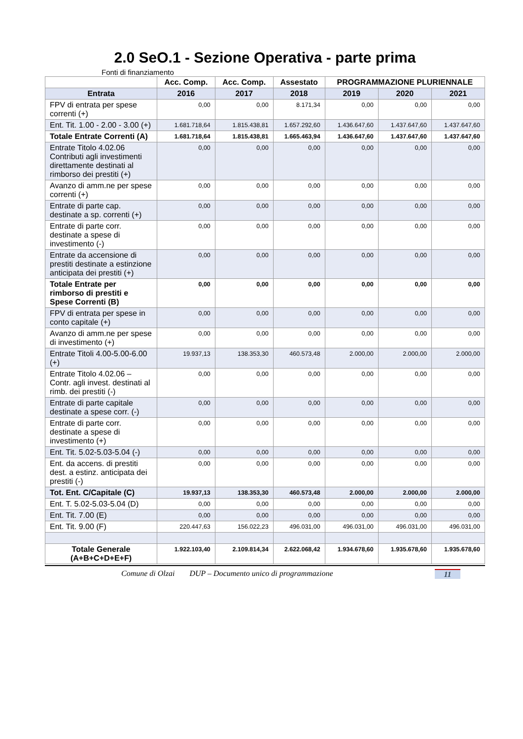2.0 SeO.1 - Sezione Operativa - parte prima
Fonti di finanziamento
| | Acc. Comp. | Acc. Comp. | Assestato | PROGRAMMAZIONE PLURIENNALE | | |
| --- | --- | --- | --- | --- | --- | --- |
| Entrata | 2016 | 2017 | 2018 | 2019 | 2020 | 2021 |
| FPV di entrata per spese correnti (+) | 0,00 | 0,00 | 8.171,34 | 0,00 | 0,00 | 0,00 |
| Ent. Tit. 1.00 - 2.00 - 3.00 (+) | 1.681.718,64 | 1.815.438,81 | 1.657.292,60 | 1.436.647,60 | 1.437.647,60 | 1.437.647,60 |
| Totale Entrate Correnti (A) | 1.681.718,64 | 1.815.438,81 | 1.665.463,94 | 1.436.647,60 | 1.437.647,60 | 1.437.647,60 |
| Entrate Titolo 4.02.06 Contributi agli investimenti direttamente destinati al rimborso dei prestiti (+) | 0,00 | 0,00 | 0,00 | 0,00 | 0,00 | 0,00 |
| Avanzo di amm.ne per spese correnti (+) | 0,00 | 0,00 | 0,00 | 0,00 | 0,00 | 0,00 |
| Entrate di parte cap. destinate a sp. correnti (+) | 0,00 | 0,00 | 0,00 | 0,00 | 0,00 | 0,00 |
| Entrate di parte corr. destinate a spese di investimento (-) | 0,00 | 0,00 | 0,00 | 0,00 | 0,00 | 0,00 |
| Entrate da accensione di prestiti destinate a estinzione anticipata dei prestiti (+) | 0,00 | 0,00 | 0,00 | 0,00 | 0,00 | 0,00 |
| Totale Entrate per rimborso di prestiti e Spese Correnti (B) | 0,00 | 0,00 | 0,00 | 0,00 | 0,00 | 0,00 |
| FPV di entrata per spese in conto capitale (+) | 0,00 | 0,00 | 0,00 | 0,00 | 0,00 | 0,00 |
| Avanzo di amm.ne per spese di investimento (+) | 0,00 | 0,00 | 0,00 | 0,00 | 0,00 | 0,00 |
| Entrate Titoli 4.00-5.00-6.00 (+) | 19.937,13 | 138.353,30 | 460.573,48 | 2.000,00 | 2.000,00 | 2.000,00 |
| Entrate Titolo 4.02.06 – Contr. agli invest. destinati al rimb. dei prestiti (-) | 0,00 | 0,00 | 0,00 | 0,00 | 0,00 | 0,00 |
| Entrate di parte capitale destinate a spese corr. (-) | 0,00 | 0,00 | 0,00 | 0,00 | 0,00 | 0,00 |
| Entrate di parte corr. destinate a spese di investimento (+) | 0,00 | 0,00 | 0,00 | 0,00 | 0,00 | 0,00 |
| Ent. Tit. 5.02-5.03-5.04 (-) | 0,00 | 0,00 | 0,00 | 0,00 | 0,00 | 0,00 |
| Ent. da accens. di prestiti dest. a estinz. anticipata dei prestiti (-) | 0,00 | 0,00 | 0,00 | 0,00 | 0,00 | 0,00 |
| Tot. Ent. C/Capitale (C) | 19.937,13 | 138.353,30 | 460.573,48 | 2.000,00 | 2.000,00 | 2.000,00 |
| Ent. T. 5.02-5.03-5.04 (D) | 0,00 | 0,00 | 0,00 | 0,00 | 0,00 | 0,00 |
| Ent. Tit. 7.00 (E) | 0,00 | 0,00 | 0,00 | 0,00 | 0,00 | 0,00 |
| Ent. Tit. 9.00 (F) | 220.447,63 | 156.022,23 | 496.031,00 | 496.031,00 | 496.031,00 | 496.031,00 |
| Totale Generale (A+B+C+D+E+F) | 1.922.103,40 | 2.109.814,34 | 2.622.068,42 | 1.934.678,60 | 1.935.678,60 | 1.935.678,60 |
Comune di Olzai DUP – Documento unico di programmazione 11